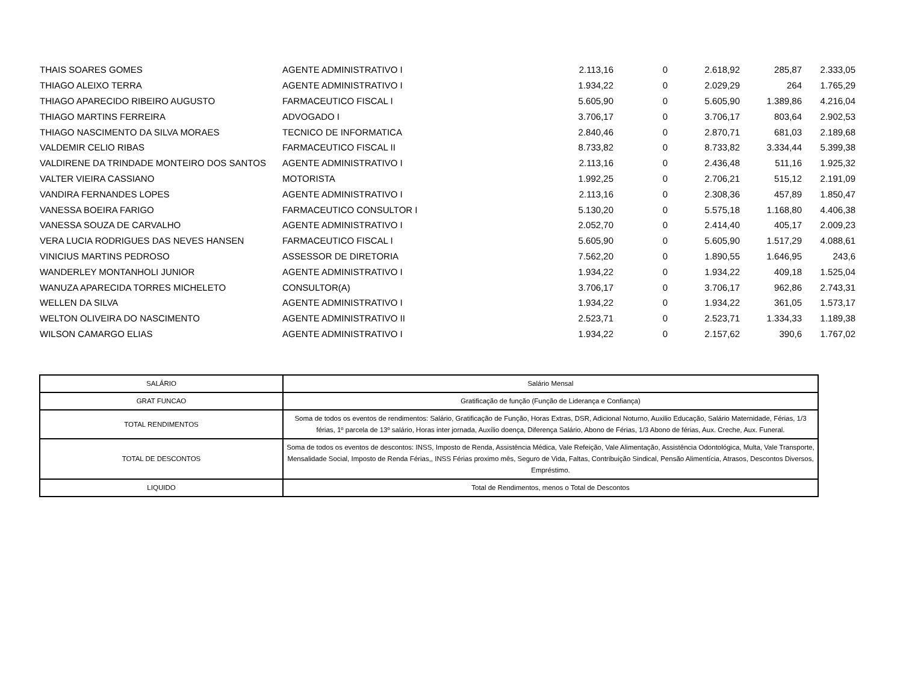| THAIS SOARES GOMES | AGENTE ADMINISTRATIVO I | 2.113,16 | 0 | 2.618,92 | 285,87 | 2.333,05 |
| THIAGO ALEIXO TERRA | AGENTE ADMINISTRATIVO I | 1.934,22 | 0 | 2.029,29 | 264 | 1.765,29 |
| THIAGO APARECIDO RIBEIRO AUGUSTO | FARMACEUTICO FISCAL I | 5.605,90 | 0 | 5.605,90 | 1.389,86 | 4.216,04 |
| THIAGO MARTINS FERREIRA | ADVOGADO I | 3.706,17 | 0 | 3.706,17 | 803,64 | 2.902,53 |
| THIAGO NASCIMENTO DA SILVA MORAES | TECNICO DE INFORMATICA | 2.840,46 | 0 | 2.870,71 | 681,03 | 2.189,68 |
| VALDEMIR CELIO RIBAS | FARMACEUTICO FISCAL II | 8.733,82 | 0 | 8.733,82 | 3.334,44 | 5.399,38 |
| VALDIRENE DA TRINDADE MONTEIRO DOS SANTOS | AGENTE ADMINISTRATIVO I | 2.113,16 | 0 | 2.436,48 | 511,16 | 1.925,32 |
| VALTER VIEIRA CASSIANO | MOTORISTA | 1.992,25 | 0 | 2.706,21 | 515,12 | 2.191,09 |
| VANDIRA FERNANDES LOPES | AGENTE ADMINISTRATIVO I | 2.113,16 | 0 | 2.308,36 | 457,89 | 1.850,47 |
| VANESSA BOEIRA FARIGO | FARMACEUTICO CONSULTOR I | 5.130,20 | 0 | 5.575,18 | 1.168,80 | 4.406,38 |
| VANESSA SOUZA DE CARVALHO | AGENTE ADMINISTRATIVO I | 2.052,70 | 0 | 2.414,40 | 405,17 | 2.009,23 |
| VERA LUCIA RODRIGUES DAS NEVES HANSEN | FARMACEUTICO FISCAL I | 5.605,90 | 0 | 5.605,90 | 1.517,29 | 4.088,61 |
| VINICIUS MARTINS PEDROSO | ASSESSOR DE DIRETORIA | 7.562,20 | 0 | 1.890,55 | 1.646,95 | 243,6 |
| WANDERLEY MONTANHOLI JUNIOR | AGENTE ADMINISTRATIVO I | 1.934,22 | 0 | 1.934,22 | 409,18 | 1.525,04 |
| WANUZA APARECIDA TORRES MICHELETO | CONSULTOR(A) | 3.706,17 | 0 | 3.706,17 | 962,86 | 2.743,31 |
| WELLEN DA SILVA | AGENTE ADMINISTRATIVO I | 1.934,22 | 0 | 1.934,22 | 361,05 | 1.573,17 |
| WELTON OLIVEIRA DO NASCIMENTO | AGENTE ADMINISTRATIVO II | 2.523,71 | 0 | 2.523,71 | 1.334,33 | 1.189,38 |
| WILSON CAMARGO ELIAS | AGENTE ADMINISTRATIVO I | 1.934,22 | 0 | 2.157,62 | 390,6 | 1.767,02 |
| SALÁRIO | Salário Mensal |
| GRAT FUNCAO | Gratificação de função (Função de Liderança e Confiança) |
| TOTAL RENDIMENTOS | Soma de todos os eventos de rendimentos: Salário, Gratificação de Função, Horas Extras, DSR, Adicional Noturno, Auxilio Educação, Salário Maternidade, Férias, 1/3 férias, 1º parcela de 13º salário, Horas inter jornada, Auxílio doença, Diferença Salário, Abono de Férias, 1/3 Abono de férias, Aux. Creche, Aux. Funeral. |
| TOTAL DE DESCONTOS | Soma de todos os eventos de descontos: INSS, Imposto de Renda, Assistência Médica, Vale Refeição, Vale Alimentação, Assistência Odontológica, Multa, Vale Transporte, Mensalidade Social, Imposto de Renda Férias,, INSS Férias proximo mês, Seguro de Vida, Faltas, Contribuição Sindical, Pensão Alimentícia, Atrasos, Descontos Diversos, Empréstimo. |
| LIQUIDO | Total de Rendimentos, menos o Total de Descontos |